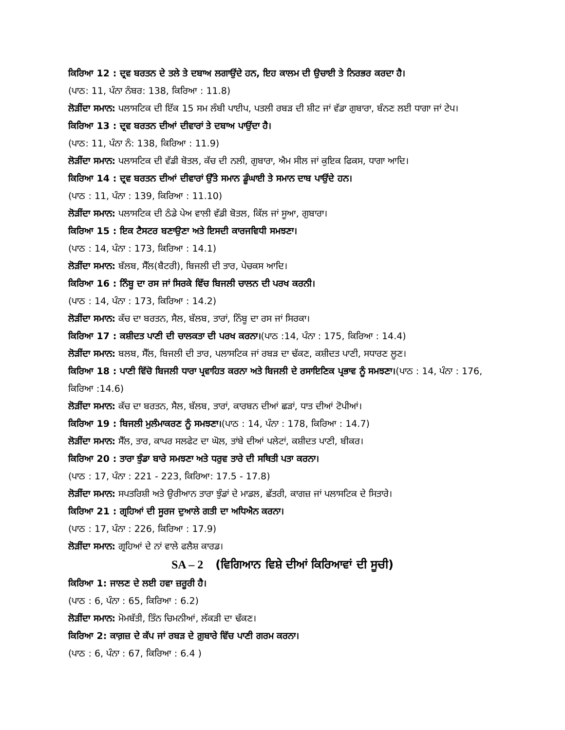ਕਿਰਿਆ 12 : ਦ੍ਰਵ ਬਰਤਨ ਦੇ ਤਲੇ ਤੇ ਦਬਾਅ ਲਗਾਉਂਦੇ ਹਨ, ਇਹ ਕਾਲਮ ਦੀ ਉਚਾਈ ਤੇ ਨਿਰਭਰ ਕਰਦਾ ਹੈ।
(ਪਾਠ: 11, ਪੰਨਾ ਨੰਬਰ: 138, ਕਿਰਿਆ : 11.8)
ਲੋੜੀਂਦਾ ਸਮਾਨ: ਪਲਾਸਟਿਕ ਦੀ ਇੱਕ 15 ਸਮ ਲੰਬੀ ਪਾਈਪ, ਪਤਲੀ ਰਬੜ ਦੀ ਸ਼ੀਟ ਜਾਂ ਵੱਡਾ ਗੁਬਾਰਾ, ਬੰਨਣ ਲਈ ਧਾਗਾ ਜਾਂ ਟੇਪ।
ਕਿਰਿਆ 13 : ਦ੍ਰਵ ਬਰਤਨ ਦੀਆਂ ਦੀਵਾਰਾਂ ਤੇ ਦਬਾਅ ਪਾਉਂਦਾ ਹੈ।
(ਪਾਠ: 11, ਪੰਨਾ ਨੰ: 138, ਕਿਰਿਆ : 11.9)
ਲੋੜੀਂਦਾ ਸਮਾਨ: ਪਲਾਸਟਿਕ ਦੀ ਵੱਡੀ ਬੋਤਲ, ਕੱਚ ਦੀ ਨਲੀ, ਗੁਬਾਰਾ, ਐਮ ਸੀਲ ਜਾਂ ਕੁਇਕ ਫਿਕਸ, ਧਾਗਾ ਆਦਿ।
ਕਿਰਿਆ 14 : ਦ੍ਰਵ ਬਰਤਨ ਦੀਆਂ ਦੀਵਾਰਾਂ ਉੱਤੇ ਸਮਾਨ ਡੂੰਘਾਈ ਤੇ ਸਮਾਨ ਦਾਬ ਪਾਉਂਦੇ ਹਨ।
(ਪਾਠ : 11, ਪੰਨਾ : 139, ਕਿਰਿਆ : 11.10)
ਲੋੜੀਂਦਾ ਸਮਾਨ: ਪਲਾਸਟਿਕ ਦੀ ਠੰਡੇ ਪੇਅ ਵਾਲੀ ਵੱਡੀ ਬੋਤਲ, ਕਿੱਲ ਜਾਂ ਸੂਆ, ਗੁਬਾਰਾ।
ਕਿਰਿਆ 15 : ਇਕ ਟੈਸਟਰ ਬਣਾਉਣਾ ਅਤੇ ਇਸਦੀ ਕਾਰਜਵਿਧੀ ਸਮਝਣਾ।
(ਪਾਠ : 14, ਪੰਨਾ : 173, ਕਿਰਿਆ : 14.1)
ਲੋੜੀਂਦਾ ਸਮਾਨ: ਬੱਲਬ, ਸੈੱਲ(ਬੈਟਰੀ), ਬਿਜਲੀ ਦੀ ਤਾਰ, ਪੇਚਕਸ ਆਦਿ।
ਕਿਰਿਆ 16 : ਨਿੰਬੂ ਦਾ ਰਸ ਜਾਂ ਸਿਰਕੇ ਵਿੱਚ ਬਿਜਲੀ ਚਾਲਨ ਦੀ ਪਰਖ ਕਰਨੀ।
(ਪਾਠ : 14, ਪੰਨਾ : 173, ਕਿਰਿਆ : 14.2)
ਲੋੜੀਂਦਾ ਸਮਾਨ: ਕੱਚ ਦਾ ਬਰਤਨ, ਸੈਲ, ਬੱਲਬ, ਤਾਰਾਂ, ਨਿੰਬੂ ਦਾ ਰਸ ਜਾਂ ਸਿਰਕਾ।
ਕਿਰਿਆ 17 : ਕਸ਼ੀਦਤ ਪਾਣੀ ਦੀ ਚਾਲਕਤਾ ਦੀ ਪਰਖ ਕਰਨਾ।(ਪਾਠ :14, ਪੰਨਾ : 175, ਕਿਰਿਆ : 14.4)
ਲੋੜੀਂਦਾ ਸਮਾਨ: ਬਲਬ, ਸੈੱਲ, ਬਿਜਲੀ ਦੀ ਤਾਰ, ਪਲਾਸਟਿਕ ਜਾਂ ਰਬੜ ਦਾ ਢੱਕਣ, ਕਸ਼ੀਦਤ ਪਾਣੀ, ਸਧਾਰਣ ਲੂਣ।
ਕਿਰਿਆ 18 : ਪਾਣੀ ਵਿੱਚੋ ਬਿਜਲੀ ਧਾਰਾ ਪ੍ਰਵਾਹਿਤ ਕਰਨਾ ਅਤੇ ਬਿਜਲੀ ਦੇ ਰਸਾਇਣਿਕ ਪ੍ਰਭਾਵ ਨੂੰ ਸਮਝਣਾ।(ਪਾਠ : 14, ਪੰਨਾ : 176, ਕਿਰਿਆ :14.6)
ਲੋੜੀਂਦਾ ਸਮਾਨ: ਕੱਚ ਦਾ ਬਰਤਨ, ਸੈਲ, ਬੱਲਬ, ਤਾਰਾਂ, ਕਾਰਬਨ ਦੀਆਂ ਛੜਾਂ, ਧਾਤ ਦੀਆਂ ਟੋਪੀਆਂ।
ਕਿਰਿਆ 19 : ਬਿਜਲੀ ਮੁਲੰਮਾਕਰਣ ਨੂੰ ਸਮਝਣਾ।(ਪਾਠ : 14, ਪੰਨਾ : 178, ਕਿਰਿਆ : 14.7)
ਲੋੜੀਂਦਾ ਸਮਾਨ: ਸੈੱਲ, ਤਾਰ, ਕਾਪਰ ਸਲਫੇਟ ਦਾ ਘੋਲ, ਤਾਂਬੇ ਦੀਆਂ ਪਲੇਟਾਂ, ਕਸ਼ੀਦਤ ਪਾਣੀ, ਬੀਕਰ।
ਕਿਰਿਆ 20 : ਤਾਰਾ ਝੁੰਡਾ ਬਾਰੇ ਸਮਝਣਾ ਅਤੇ ਧਰੁਵ ਤਾਰੇ ਦੀ ਸਥਿਤੀ ਪਤਾ ਕਰਨਾ।
(ਪਾਠ : 17, ਪੰਨਾ : 221 - 223, ਕਿਰਿਆ: 17.5 - 17.8)
ਲੋੜੀਂਦਾ ਸਮਾਨ: ਸਪਤਰਿਸ਼ੀ ਅਤੇ ਉਰੀਆਨ ਤਾਰਾ ਝੁੰਡਾਂ ਦੇ ਮਾਡਲ, ਛੱਤਰੀ, ਕਾਗਜ਼ ਜਾਂ ਪਲਾਸਟਿਕ ਦੇ ਸਿਤਾਰੇ।
ਕਿਰਿਆ 21 : ਗ੍ਰਹਿਆਂ ਦੀ ਸੂਰਜ ਦੁਆਲੇ ਗਤੀ ਦਾ ਅਧਿਐਨ ਕਰਨਾ।
(ਪਾਠ : 17, ਪੰਨਾ : 226, ਕਿਰਿਆ : 17.9)
ਲੋੜੀਂਦਾ ਸਮਾਨ: ਗ੍ਰਹਿਆਂ ਦੇ ਨਾਂ ਵਾਲੇ ਫਲੈਸ਼ ਕਾਰਡ।
SA – 2 (ਵਿਗਿਆਨ ਵਿਸ਼ੇ ਦੀਆਂ ਕਿਰਿਆਵਾਂ ਦੀ ਸੂਚੀ)
ਕਿਰਿਆ 1: ਜਾਲਣ ਦੇ ਲਈ ਹਵਾ ਜ਼ਰੂਰੀ ਹੈ।
(ਪਾਠ : 6, ਪੰਨਾ : 65, ਕਿਰਿਆ : 6.2)
ਲੋੜੀਂਦਾ ਸਮਾਨ: ਮੋਮਬੱਤੀ, ਤਿੰਨ ਚਿਮਨੀਆਂ, ਲੱਕੜੀ ਦਾ ਢੱਕਣ।
ਕਿਰਿਆ 2: ਕਾਗ਼ਜ਼ ਦੇ ਕੱਪ ਜਾਂ ਰਬੜ ਦੇ ਗ਼ੁਬਾਰੇ ਵਿੱਚ ਪਾਣੀ ਗਰਮ ਕਰਨਾ।
(ਪਾਠ : 6, ਪੰਨਾ : 67, ਕਿਰਿਆ : 6.4 )